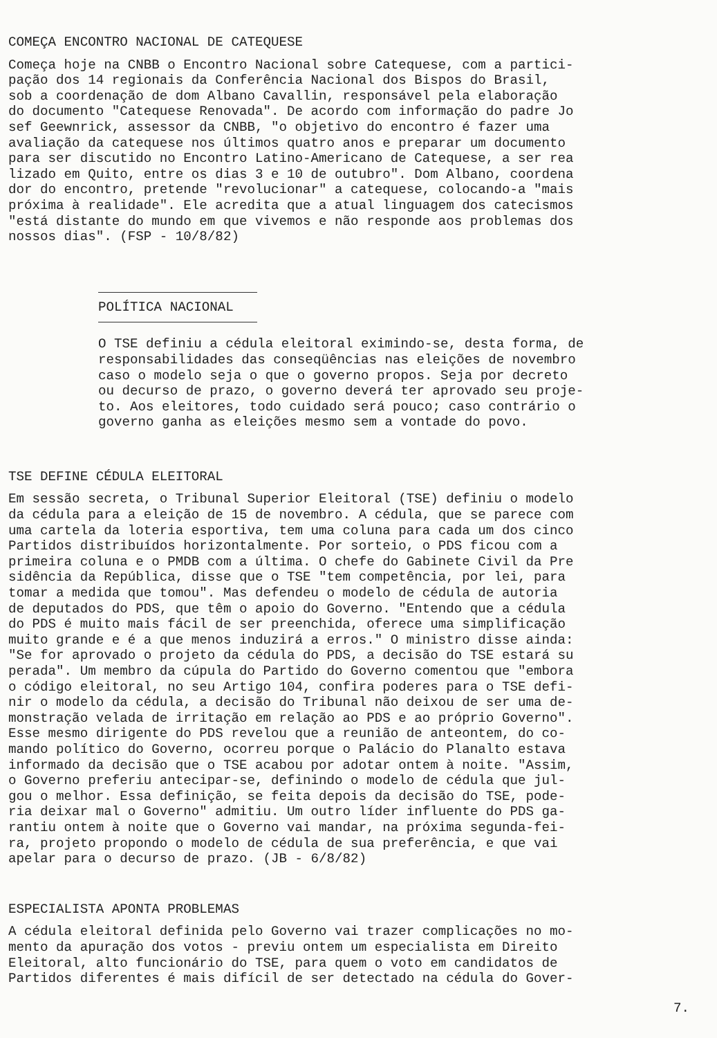COMEÇA ENCONTRO NACIONAL DE CATEQUESE
Começa hoje na CNBB o Encontro Nacional sobre Catequese, com a partici- pação dos 14 regionais da Conferência Nacional dos Bispos do Brasil, sob a coordenação de dom Albano Cavallin, responsável pela elaboração do documento "Catequese Renovada". De acordo com informação do padre Jo sef Geewnrick, assessor da CNBB, "o objetivo do encontro é fazer uma avaliação da catequese nos últimos quatro anos e preparar um documento para ser discutido no Encontro Latino-Americano de Catequese, a ser rea lizado em Quito, entre os dias 3 e 10 de outubro". Dom Albano, coordena dor do encontro, pretende "revolucionar" a catequese, colocando-a "mais próxima à realidade". Ele acredita que a atual linguagem dos catecismos "está distante do mundo em que vivemos e não responde aos problemas dos nossos dias". (FSP - 10/8/82)
POLÍTICA NACIONAL
O TSE definiu a cédula eleitoral eximindo-se, desta forma, de responsabilidades das conseqüências nas eleições de novembro caso o modelo seja o que o governo propos. Seja por decreto ou decurso de prazo, o governo deverá ter aprovado seu proje- to. Aos eleitores, todo cuidado será pouco; caso contrário o governo ganha as eleições mesmo sem a vontade do povo.
TSE DEFINE CÉDULA ELEITORAL
Em sessão secreta, o Tribunal Superior Eleitoral (TSE) definiu o modelo da cédula para a eleição de 15 de novembro. A cédula, que se parece com uma cartela da loteria esportiva, tem uma coluna para cada um dos cinco Partidos distribuídos horizontalmente. Por sorteio, o PDS ficou com a primeira coluna e o PMDB com a última. O chefe do Gabinete Civil da Pre sidência da República, disse que o TSE "tem competência, por lei, para tomar a medida que tomou". Mas defendeu o modelo de cédula de autoria de deputados do PDS, que têm o apoio do Governo. "Entendo que a cédula do PDS é muito mais fácil de ser preenchida, oferece uma simplificação muito grande e é a que menos induzirá a erros." O ministro disse ainda: "Se for aprovado o projeto da cédula do PDS, a decisão do TSE estará su perada". Um membro da cúpula do Partido do Governo comentou que "embora o código eleitoral, no seu Artigo 104, confira poderes para o TSE defi- nir o modelo da cédula, a decisão do Tribunal não deixou de ser uma de- monstração velada de irritação em relação ao PDS e ao próprio Governo". Esse mesmo dirigente do PDS revelou que a reunião de anteontem, do co- mando político do Governo, ocorreu porque o Palácio do Planalto estava informado da decisão que o TSE acabou por adotar ontem à noite. "Assim, o Governo preferiu antecipar-se, definindo o modelo de cédula que jul- gou o melhor. Essa definição, se feita depois da decisão do TSE, pode- ria deixar mal o Governo" admitiu. Um outro líder influente do PDS ga- rantiu ontem à noite que o Governo vai mandar, na próxima segunda-fei- ra, projeto propondo o modelo de cédula de sua preferência, e que vai apelar para o decurso de prazo. (JB - 6/8/82)
ESPECIALISTA APONTA PROBLEMAS
A cédula eleitoral definida pelo Governo vai trazer complicações no mo- mento da apuração dos votos - previu ontem um especialista em Direito Eleitoral, alto funcionário do TSE, para quem o voto em candidatos de Partidos diferentes é mais difícil de ser detectado na cédula do Gover-
7.